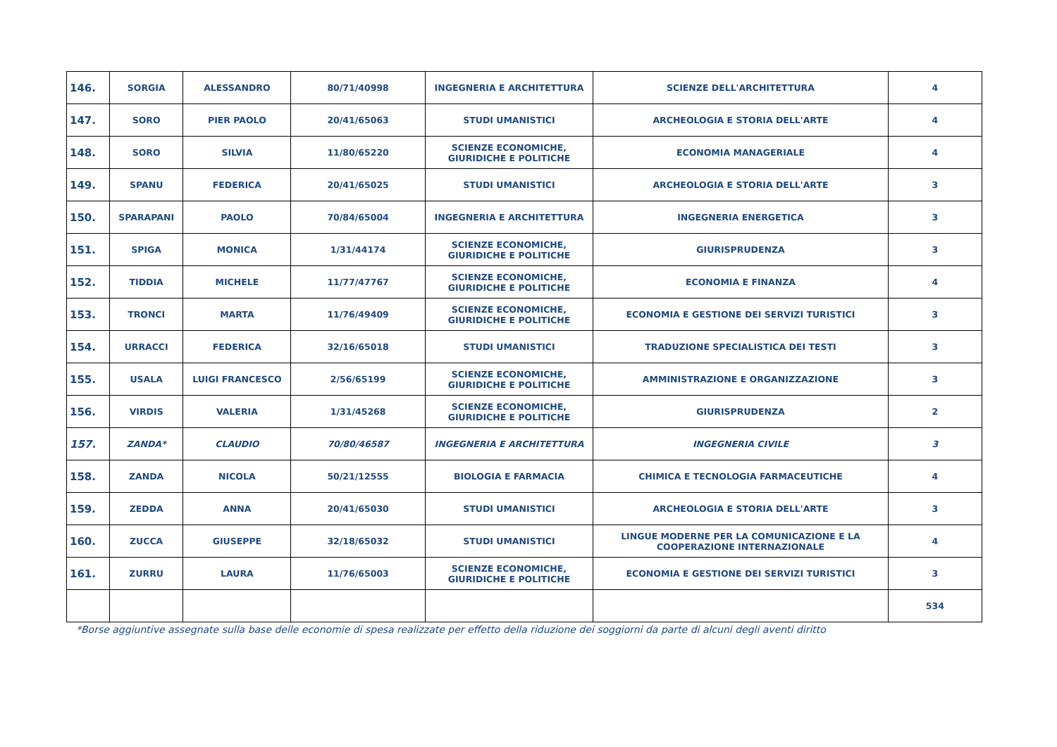| 146. | SORGIA | ALESSANDRO | 80/71/40998 | INGEGNERIA E ARCHITETTURA | SCIENZE DELL'ARCHITETTURA | 4 |
| 147. | SORO | PIER PAOLO | 20/41/65063 | STUDI UMANISTICI | ARCHEOLOGIA E STORIA DELL'ARTE | 4 |
| 148. | SORO | SILVIA | 11/80/65220 | SCIENZE ECONOMICHE, GIURIDICHE E POLITICHE | ECONOMIA MANAGERIALE | 4 |
| 149. | SPANU | FEDERICA | 20/41/65025 | STUDI UMANISTICI | ARCHEOLOGIA E STORIA DELL'ARTE | 3 |
| 150. | SPARAPANI | PAOLO | 70/84/65004 | INGEGNERIA E ARCHITETTURA | INGEGNERIA ENERGETICA | 3 |
| 151. | SPIGA | MONICA | 1/31/44174 | SCIENZE ECONOMICHE, GIURIDICHE E POLITICHE | GIURISPRUDENZA | 3 |
| 152. | TIDDIA | MICHELE | 11/77/47767 | SCIENZE ECONOMICHE, GIURIDICHE E POLITICHE | ECONOMIA E FINANZA | 4 |
| 153. | TRONCI | MARTA | 11/76/49409 | SCIENZE ECONOMICHE, GIURIDICHE E POLITICHE | ECONOMIA E GESTIONE DEI SERVIZI TURISTICI | 3 |
| 154. | URRACCI | FEDERICA | 32/16/65018 | STUDI UMANISTICI | TRADUZIONE SPECIALISTICA DEI TESTI | 3 |
| 155. | USALA | LUIGI FRANCESCO | 2/56/65199 | SCIENZE ECONOMICHE, GIURIDICHE E POLITICHE | AMMINISTRAZIONE E ORGANIZZAZIONE | 3 |
| 156. | VIRDIS | VALERIA | 1/31/45268 | SCIENZE ECONOMICHE, GIURIDICHE E POLITICHE | GIURISPRUDENZA | 2 |
| 157. | ZANDA* | CLAUDIO | 70/80/46587 | INGEGNERIA E ARCHITETTURA | INGEGNERIA CIVILE | 3 |
| 158. | ZANDA | NICOLA | 50/21/12555 | BIOLOGIA E FARMACIA | CHIMICA E TECNOLOGIA FARMACEUTICHE | 4 |
| 159. | ZEDDA | ANNA | 20/41/65030 | STUDI UMANISTICI | ARCHEOLOGIA E STORIA DELL'ARTE | 3 |
| 160. | ZUCCA | GIUSEPPE | 32/18/65032 | STUDI UMANISTICI | LINGUE MODERNE PER LA COMUNICAZIONE E LA COOPERAZIONE INTERNAZIONALE | 4 |
| 161. | ZURRU | LAURA | 11/76/65003 | SCIENZE ECONOMICHE, GIURIDICHE E POLITICHE | ECONOMIA E GESTIONE DEI SERVIZI TURISTICI | 3 |
| | | | | | | 534 |
*Borse aggiuntive assegnate sulla base delle economie di spesa realizzate per effetto della riduzione dei soggiorni da parte di alcuni degli aventi diritto